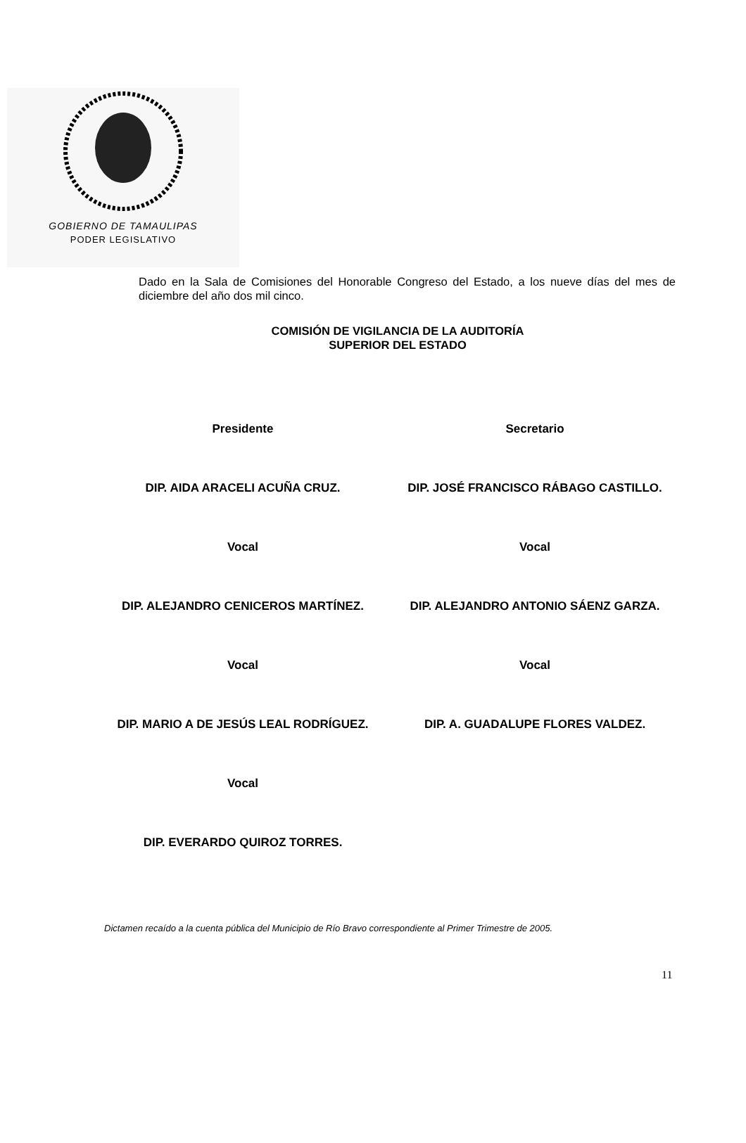GOBIERNO DE TAMAULIPAS
PODER LEGISLATIVO
Dado en la Sala de Comisiones del Honorable Congreso del Estado, a los nueve días del mes de diciembre del año dos mil cinco.
COMISIÓN DE VIGILANCIA DE LA AUDITORÍA
SUPERIOR DEL ESTADO
Presidente
Secretario
DIP. AIDA ARACELI ACUÑA CRUZ.
DIP. JOSÉ FRANCISCO RÁBAGO CASTILLO.
Vocal
Vocal
DIP. ALEJANDRO CENICEROS MARTÍNEZ.
DIP. ALEJANDRO ANTONIO SÁENZ GARZA.
Vocal
Vocal
DIP. MARIO A DE JESÚS LEAL RODRÍGUEZ.
DIP. A. GUADALUPE FLORES VALDEZ.
Vocal
DIP. EVERARDO QUIROZ TORRES.
Dictamen recaído a la cuenta pública del Municipio de Río Bravo correspondiente al Primer Trimestre de 2005.
11